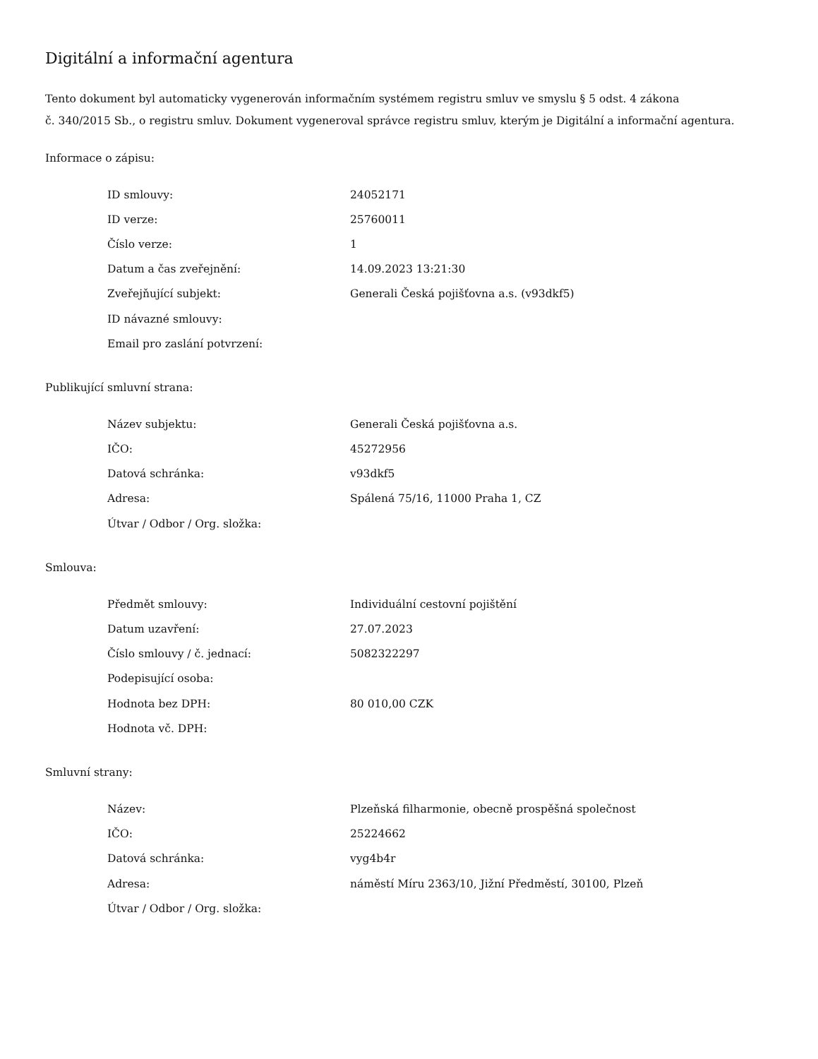Digitální a informační agentura
Tento dokument byl automaticky vygenerován informačním systémem registru smluv ve smyslu § 5 odst. 4 zákona
č. 340/2015 Sb., o registru smluv. Dokument vygeneroval správce registru smluv, kterým je Digitální a informační agentura.
Informace o zápisu:
| ID smlouvy: | 24052171 |
| ID verze: | 25760011 |
| Číslo verze: | 1 |
| Datum a čas zveřejnění: | 14.09.2023 13:21:30 |
| Zveřejňující subjekt: | Generali Česká pojišťovna a.s. (v93dkf5) |
| ID návazné smlouvy: | |
| Email pro zaslání potvrzení: | |
Publikující smluvní strana:
| Název subjektu: | Generali Česká pojišťovna a.s. |
| IČO: | 45272956 |
| Datová schránka: | v93dkf5 |
| Adresa: | Spálená 75/16, 11000 Praha 1, CZ |
| Útvar / Odbor / Org. složka: | |
Smlouva:
| Předmět smlouvy: | Individuální cestovní pojištění |
| Datum uzavření: | 27.07.2023 |
| Číslo smlouvy / č. jednací: | 5082322297 |
| Podepisující osoba: | |
| Hodnota bez DPH: | 80 010,00 CZK |
| Hodnota vč. DPH: | |
Smluvní strany:
| Název: | Plzeňská filharmonie, obecně prospěšná společnost |
| IČO: | 25224662 |
| Datová schránka: | vyg4b4r |
| Adresa: | náměstí Míru 2363/10, Jižní Předměstí, 30100, Plzeň |
| Útvar / Odbor / Org. složka: | |